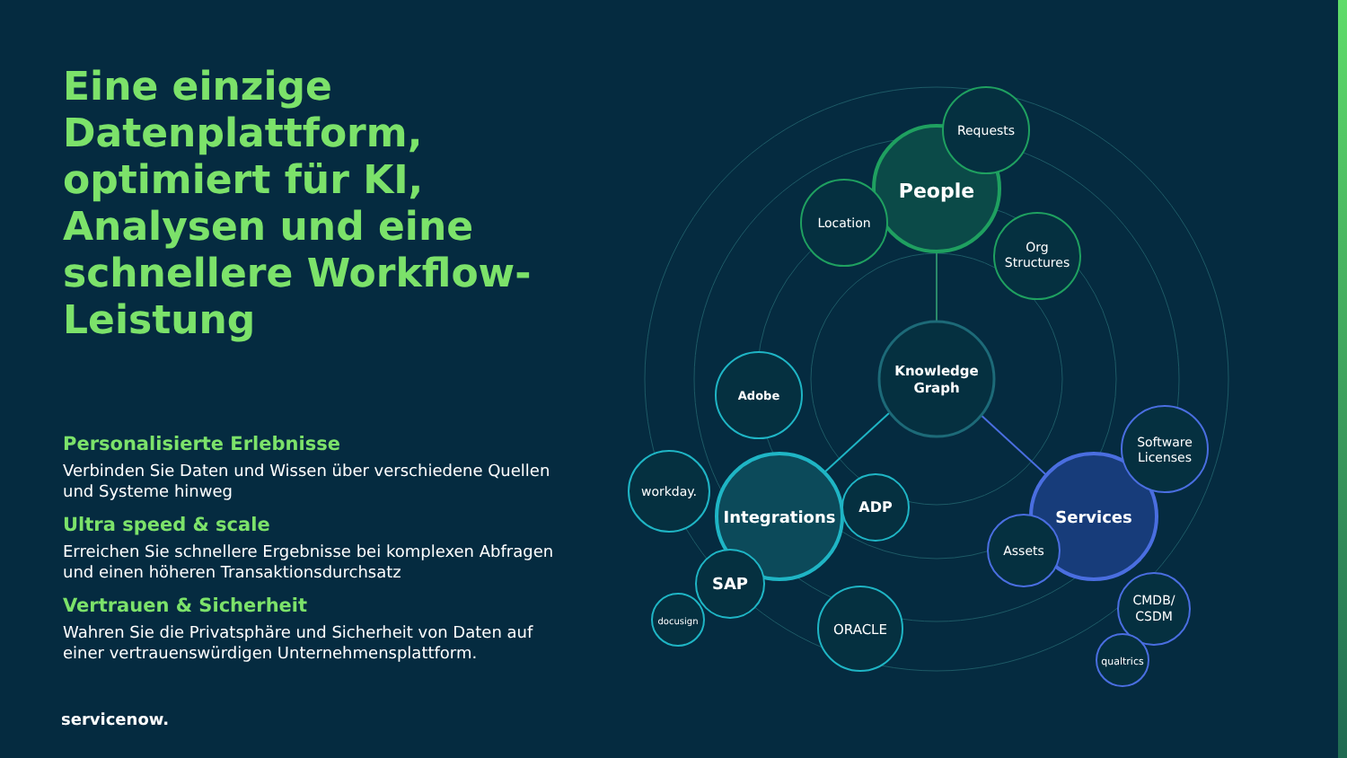Eine einzige Datenplattform, optimiert für KI, Analysen und eine schnellere Workflow-Leistung
Personalisierte Erlebnisse
Verbinden Sie Daten und Wissen über verschiedene Quellen und Systeme hinweg
Ultra speed & scale
Erreichen Sie schnellere Ergebnisse bei komplexen Abfragen und einen höheren Transaktionsdurchsatz
Vertrauen & Sicherheit
Wahren Sie die Privatsphäre und Sicherheit von Daten auf einer vertrauenswürdigen Unternehmensplattform.
servicenow.
People
Location
Requests
Org
Structures
Knowledge
Graph
Adobe
Integrations
workday.
ADP
SAP
docusign
ORACLE
Services
Software
Licenses
Assets
CMDB/
CSDM
qualtrics